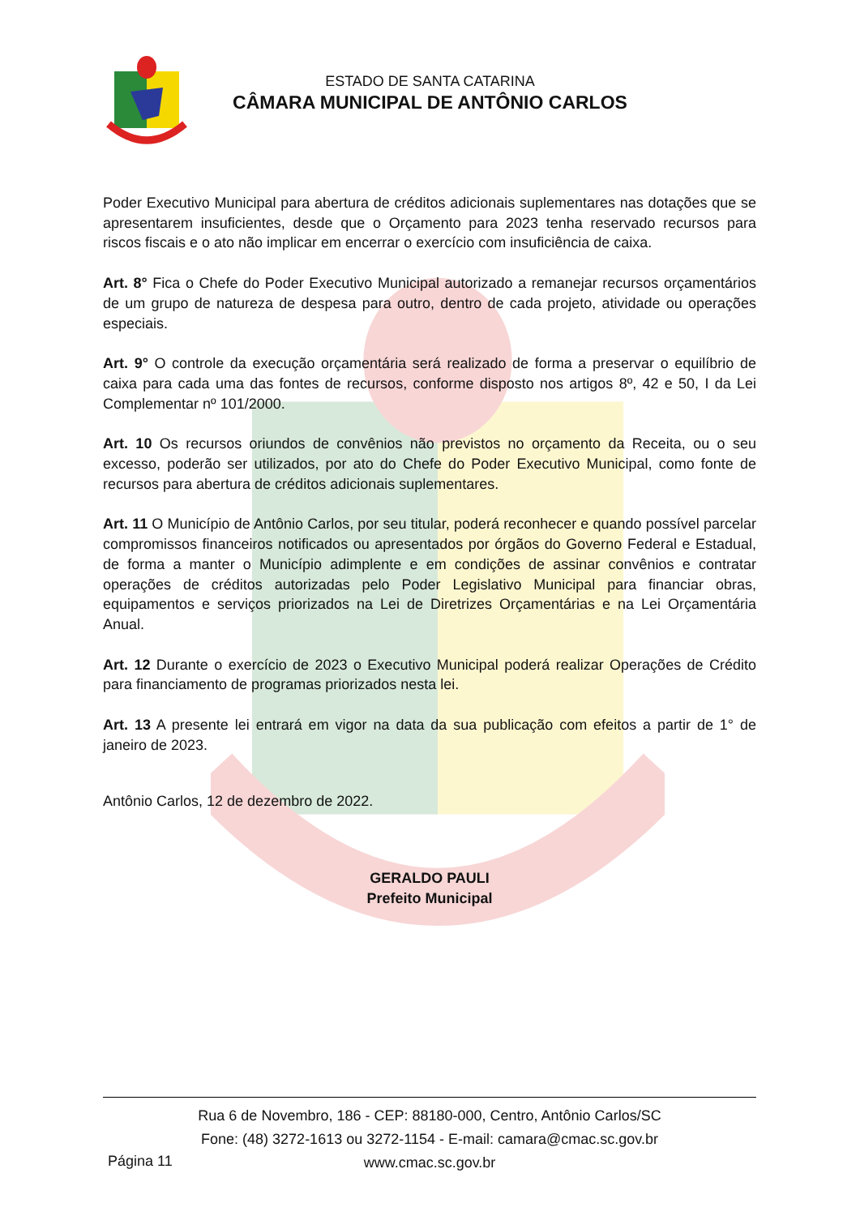ESTADO DE SANTA CATARINA
CÂMARA MUNICIPAL DE ANTÔNIO CARLOS
Poder Executivo Municipal para abertura de créditos adicionais suplementares nas dotações que se apresentarem insuficientes, desde que o Orçamento para 2023 tenha reservado recursos para riscos fiscais e o ato não implicar em encerrar o exercício com insuficiência de caixa.
Art. 8° Fica o Chefe do Poder Executivo Municipal autorizado a remanejar recursos orçamentários de um grupo de natureza de despesa para outro, dentro de cada projeto, atividade ou operações especiais.
Art. 9° O controle da execução orçamentária será realizado de forma a preservar o equilíbrio de caixa para cada uma das fontes de recursos, conforme disposto nos artigos 8º, 42 e 50, I da Lei Complementar nº 101/2000.
Art. 10 Os recursos oriundos de convênios não previstos no orçamento da Receita, ou o seu excesso, poderão ser utilizados, por ato do Chefe do Poder Executivo Municipal, como fonte de recursos para abertura de créditos adicionais suplementares.
Art. 11 O Município de Antônio Carlos, por seu titular, poderá reconhecer e quando possível parcelar compromissos financeiros notificados ou apresentados por órgãos do Governo Federal e Estadual, de forma a manter o Município adimplente e em condições de assinar convênios e contratar operações de créditos autorizadas pelo Poder Legislativo Municipal para financiar obras, equipamentos e serviços priorizados na Lei de Diretrizes Orçamentárias e na Lei Orçamentária Anual.
Art. 12 Durante o exercício de 2023 o Executivo Municipal poderá realizar Operações de Crédito para financiamento de programas priorizados nesta lei.
Art. 13 A presente lei entrará em vigor na data da sua publicação com efeitos a partir de 1° de janeiro de 2023.
Antônio Carlos, 12 de dezembro de 2022.
GERALDO PAULI
Prefeito Municipal
Rua 6 de Novembro, 186 - CEP: 88180-000, Centro, Antônio Carlos/SC
Fone: (48) 3272-1613 ou 3272-1154 - E-mail: camara@cmac.sc.gov.br
www.cmac.sc.gov.br
Página 11